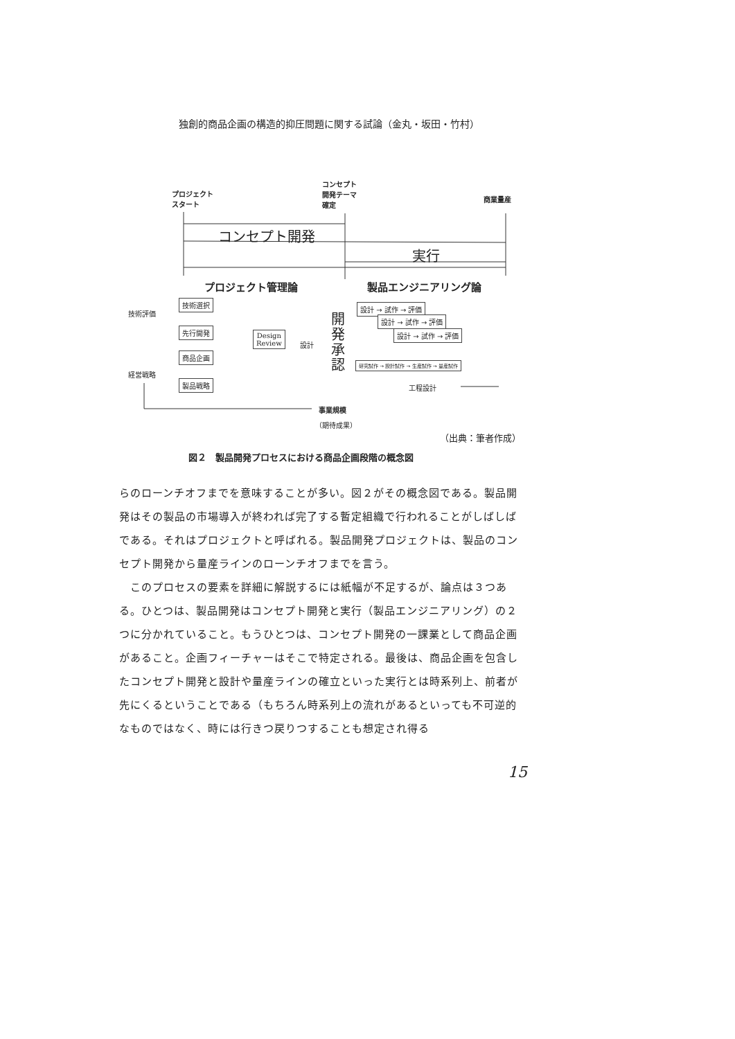独創的商品企画の構造的抑圧問題に関する試論（金丸・坂田・竹村）
プロジェクト
スタート
コンセプト
開発テーマ
確定
商業量産
コンセプト開発
実行
プロジェクト管理論 製品エンジニアリング論
技術評価
経営戦略
技術選択
先行開発
商品企画
製品戦略
Design
Review
設計
開発承認
設計 → 試作 → 評価
設計 → 試作 → 評価
設計 → 試作 → 評価
研究試作 → 設計試作 → 生産試作 → 量産試作
工程設計
事業規模
（期待成果）
（出典：筆者作成）
図２　製品開発プロセスにおける商品企画段階の概念図
らのローンチオフまでを意味することが多い。図２がその概念図である。製品開発はその製品の市場導入が終われば完了する暫定組織で行われることがしばしばである。それはプロジェクトと呼ばれる。製品開発プロジェクトは、製品のコンセプト開発から量産ラインのローンチオフまでを言う。
　このプロセスの要素を詳細に解説するには紙幅が不足するが、論点は３つある。ひとつは、製品開発はコンセプト開発と実行（製品エンジニアリング）の２つに分かれていること。もうひとつは、コンセプト開発の一課業として商品企画があること。企画フィーチャーはそこで特定される。最後は、商品企画を包含したコンセプト開発と設計や量産ラインの確立といった実行とは時系列上、前者が先にくるということである（もちろん時系列上の流れがあるといっても不可逆的なものではなく、時には行きつ戻りつすることも想定され得る
15